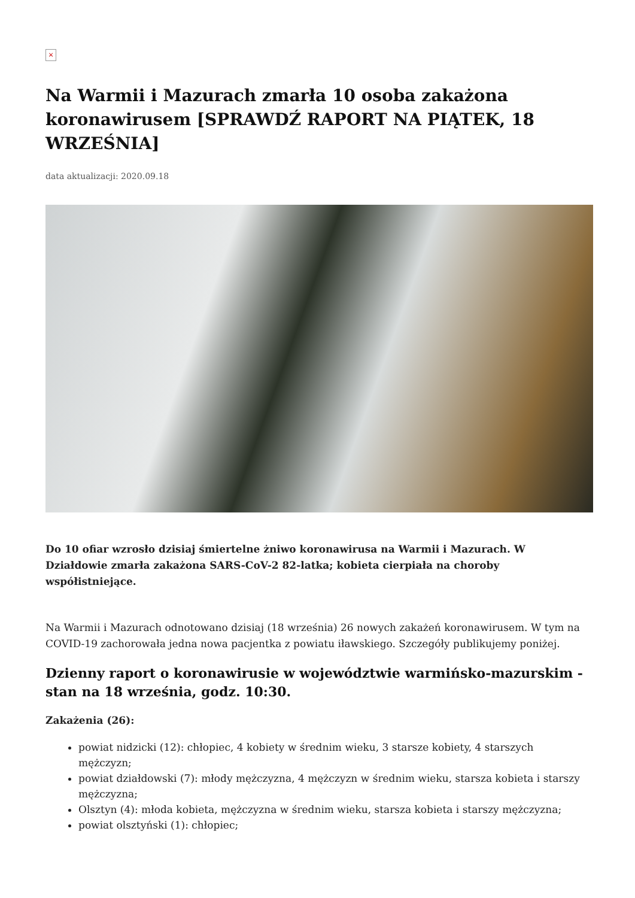×
Na Warmii i Mazurach zmarła 10 osoba zakażona koronawirusem [SPRAWDŹ RAPORT NA PIĄTEK, 18 WRZEŚNIA]
data aktualizacji: 2020.09.18
Do 10 ofiar wzrosło dzisiaj śmiertelne żniwo koronawirusa na Warmii i Mazurach. W Działdowie zmarła zakażona SARS-CoV-2 82-latka; kobieta cierpiała na choroby współistniejące.
Na Warmii i Mazurach odnotowano dzisiaj (18 września) 26 nowych zakażeń koronawirusem. W tym na COVID-19 zachorowała jedna nowa pacjentka z powiatu iławskiego. Szczegóły publikujemy poniżej.
Dzienny raport o koronawirusie w województwie warmińsko-mazurskim - stan na 18 września, godz. 10:30.
Zakażenia (26):
powiat nidzicki (12): chłopiec, 4 kobiety w średnim wieku, 3 starsze kobiety, 4 starszych mężczyzn;
powiat działdowski (7): młody mężczyzna, 4 mężczyzn w średnim wieku, starsza kobieta i starszy mężczyzna;
Olsztyn (4): młoda kobieta, mężczyzna w średnim wieku, starsza kobieta i starszy mężczyzna;
powiat olsztyński (1): chłopiec;